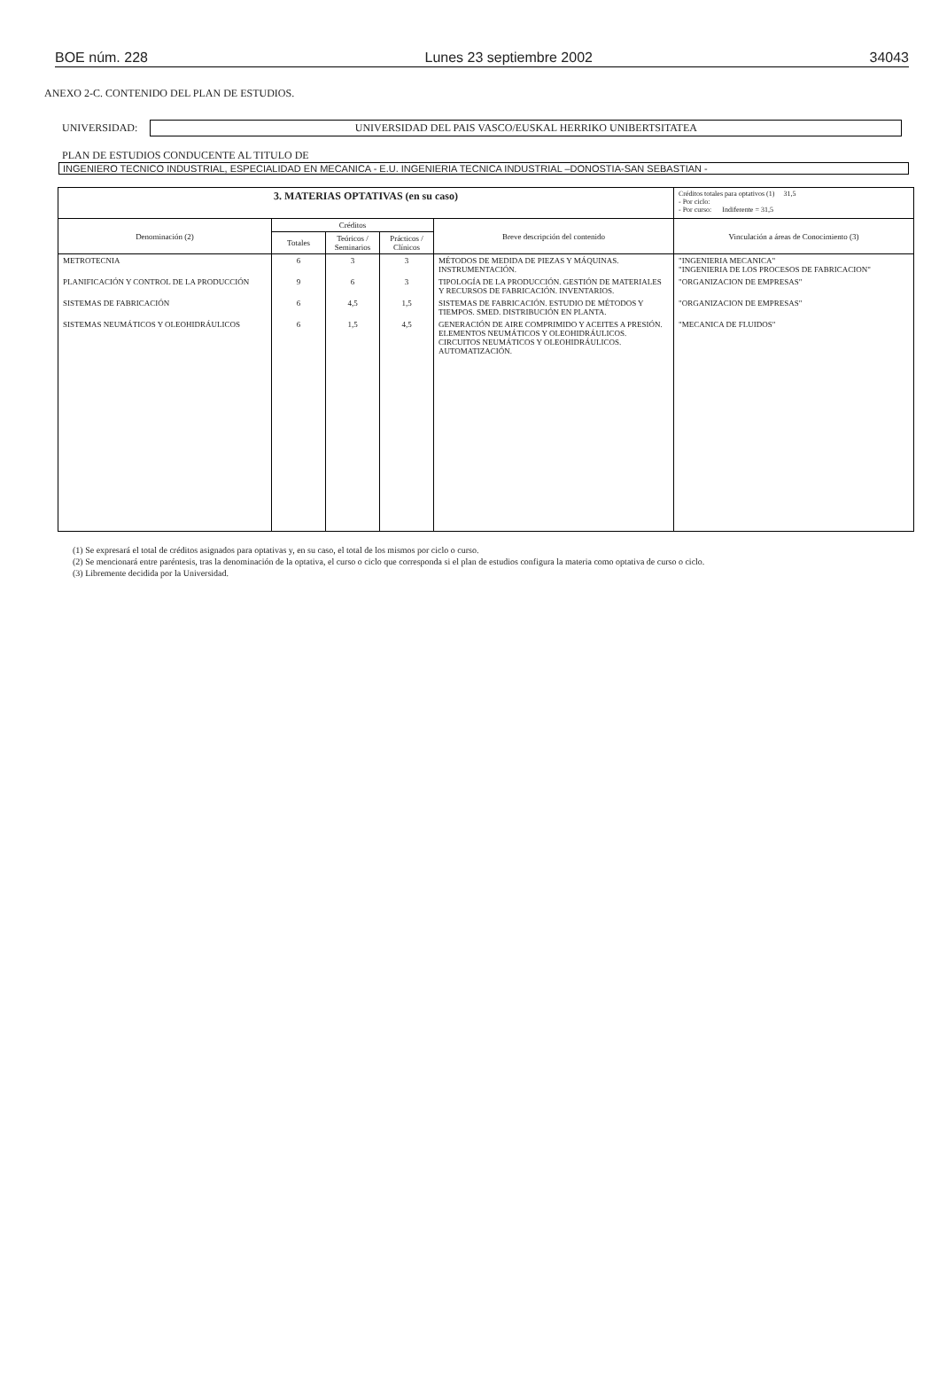BOE núm. 228 Lunes 23 septiembre 2002 34043
ANEXO 2-C. CONTENIDO DEL PLAN DE ESTUDIOS.
UNIVERSIDAD:
UNIVERSIDAD DEL PAIS VASCO/EUSKAL HERRIKO UNIBERTSITATEA
PLAN DE ESTUDIOS CONDUCENTE AL TITULO DE
INGENIERO TECNICO INDUSTRIAL, ESPECIALIDAD EN MECANICA - E.U. INGENIERIA TECNICA INDUSTRIAL –DONOSTIA-SAN SEBASTIAN -
| 3. MATERIAS OPTATIVAS (en su caso) | | | | | Créditos totales para optativos (1) 31,5 - Por ciclo: - Por curso: Indiferente = 31,5 |
| Denominación (2) | Créditos | | | Breve descripción del contenido | Vinculación a áreas de Conocimiento (3) |
| | Totales | Teóricos / Seminarios | Prácticos / Clínicos | | |
| METROTECNIA | 6 | 3 | 3 | MÉTODOS DE MEDIDA DE PIEZAS Y MÁQUINAS. INSTRUMENTACIÓN. | "INGENIERIA MECANICA" "INGENIERIA DE LOS PROCESOS DE FABRICACION" |
| PLANIFICACIÓN Y CONTROL DE LA PRODUCCIÓN | 9 | 6 | 3 | TIPOLOGÍA DE LA PRODUCCIÓN. GESTIÓN DE MATERIALES Y RECURSOS DE FABRICACIÓN. INVENTARIOS. | "ORGANIZACION DE EMPRESAS" |
| SISTEMAS DE FABRICACIÓN | 6 | 4,5 | 1,5 | SISTEMAS DE FABRICACIÓN. ESTUDIO DE MÉTODOS Y TIEMPOS. SMED. DISTRIBUCIÓN EN PLANTA. | "ORGANIZACION DE EMPRESAS" |
| SISTEMAS NEUMÁTICOS Y OLEOHIDRÁULICOS | 6 | 1,5 | 4,5 | GENERACIÓN DE AIRE COMPRIMIDO Y ACEITES A PRESIÓN. ELEMENTOS NEUMÁTICOS Y OLEOHIDRÁULICOS. CIRCUITOS NEUMÁTICOS Y OLEOHIDRÁULICOS. AUTOMATIZACIÓN. | "MECANICA DE FLUIDOS" |
(1) Se expresará el total de créditos asignados para optativas y, en su caso, el total de los mismos por ciclo o curso.
(2) Se mencionará entre paréntesis, tras la denominación de la optativa, el curso o ciclo que corresponda si el plan de estudios configura la materia como optativa de curso o ciclo.
(3) Libremente decidida por la Universidad.